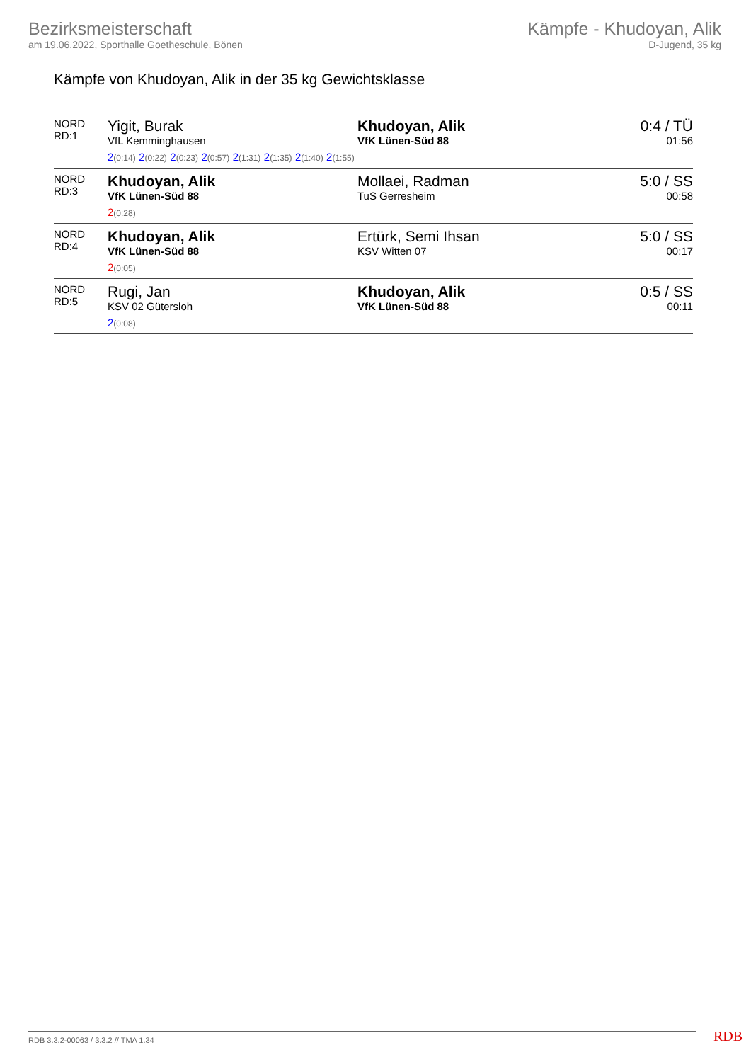Bezirksmeisterschaft
am 19.06.2022, Sporthalle Goetheschule, Bönen
Kämpfe - Khudoyan, Alik
D-Jugend, 35 kg
Kämpfe von Khudoyan, Alik in der 35 kg Gewichtsklasse
| NORD RD:1 | Yigit, Burak VfL Kemminghausen | Khudoyan, Alik VfK Lünen-Süd 88 | 0:4 / TÜ 01:56 |
| | 2 (0:14) 2 (0:22) 2 (0:23) 2 (0:57) 2 (1:31) 2 (1:35) 2 (1:40) 2 (1:55) | | |
| NORD RD:3 | Khudoyan, Alik VfK Lünen-Süd 88 | Mollaei, Radman TuS Gerresheim | 5:0 / SS 00:58 |
| | 2 (0:28) | | |
| NORD RD:4 | Khudoyan, Alik VfK Lünen-Süd 88 | Ertürk, Semi Ihsan KSV Witten 07 | 5:0 / SS 00:17 |
| | 2 (0:05) | | |
| NORD RD:5 | Rugi, Jan KSV 02 Gütersloh | Khudoyan, Alik VfK Lünen-Süd 88 | 0:5 / SS 00:11 |
| | 2 (0:08) | | |
RDB 3.3.2-00063 / 3.3.2 // TMA 1.34
RDB